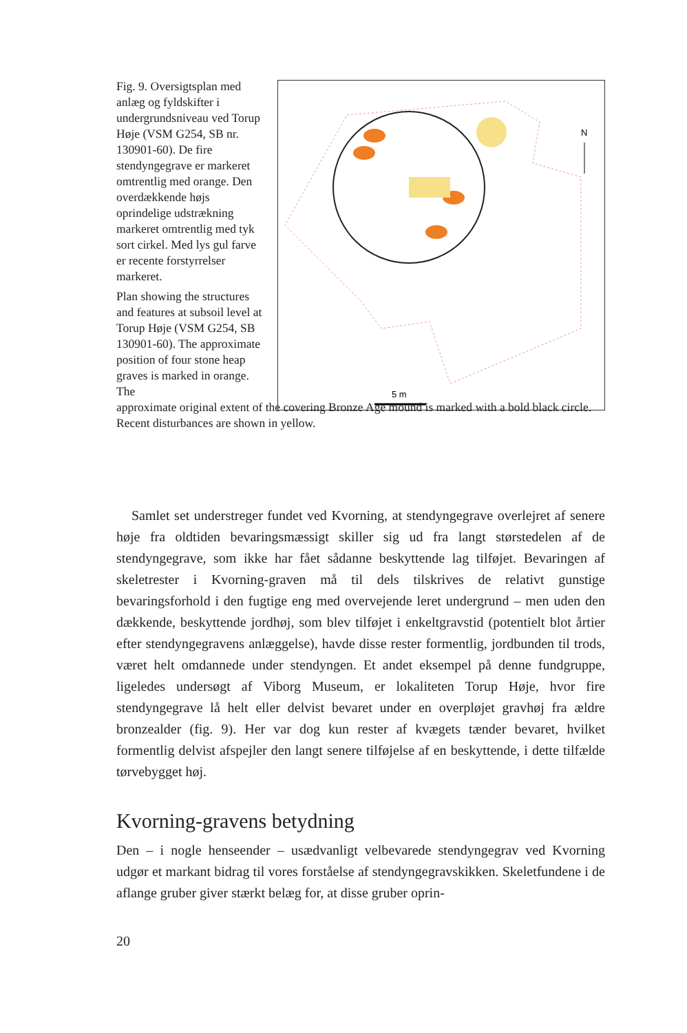N
5 m
Fig. 9. Oversigtsplan med anlæg og fyldskifter i undergrundsniveau ved Torup Høje (VSM G254, SB nr. 130901-60). De fire stendyngegrave er markeret omtrentlig med orange. Den overdækkende højs oprindelige udstrækning markeret omtrentlig med tyk sort cirkel. Med lys gul farve er recente forstyrrelser markeret.
Plan showing the structures and features at subsoil level at Torup Høje (VSM G254, SB 130901-60). The approximate position of four stone heap graves is marked in orange. The
approximate original extent of the covering Bronze Age mound is marked with a bold black circle. Recent disturbances are shown in yellow.
Samlet set understreger fundet ved Kvorning, at stendyngegrave overlejret af senere høje fra oldtiden bevaringsmæssigt skiller sig ud fra langt størstedelen af de stendyngegrave, som ikke har fået sådanne beskyttende lag tilføjet. Bevaringen af skeletrester i Kvorning-graven må til dels tilskrives de relativt gunstige bevaringsforhold i den fugtige eng med overvejende leret undergrund – men uden den dækkende, beskyttende jordhøj, som blev tilføjet i enkeltgravstid (potentielt blot årtier efter stendyngegravens anlæggelse), havde disse rester formentlig, jordbunden til trods, været helt omdannede under stendyngen. Et andet eksempel på denne fundgruppe, ligeledes undersøgt af Viborg Museum, er lokaliteten Torup Høje, hvor fire stendyngegrave lå helt eller delvist bevaret under en overpløjet gravhøj fra ældre bronzealder (fig. 9). Her var dog kun rester af kvægets tænder bevaret, hvilket formentlig delvist afspejler den langt senere tilføjelse af en beskyttende, i dette tilfælde tørvebygget høj.
Kvorning-gravens betydning
Den – i nogle henseender – usædvanligt velbevarede stendyngegrav ved Kvorning udgør et markant bidrag til vores forståelse af stendyngegravskikken. Skeletfundene i de aflange gruber giver stærkt belæg for, at disse gruber oprin-
20